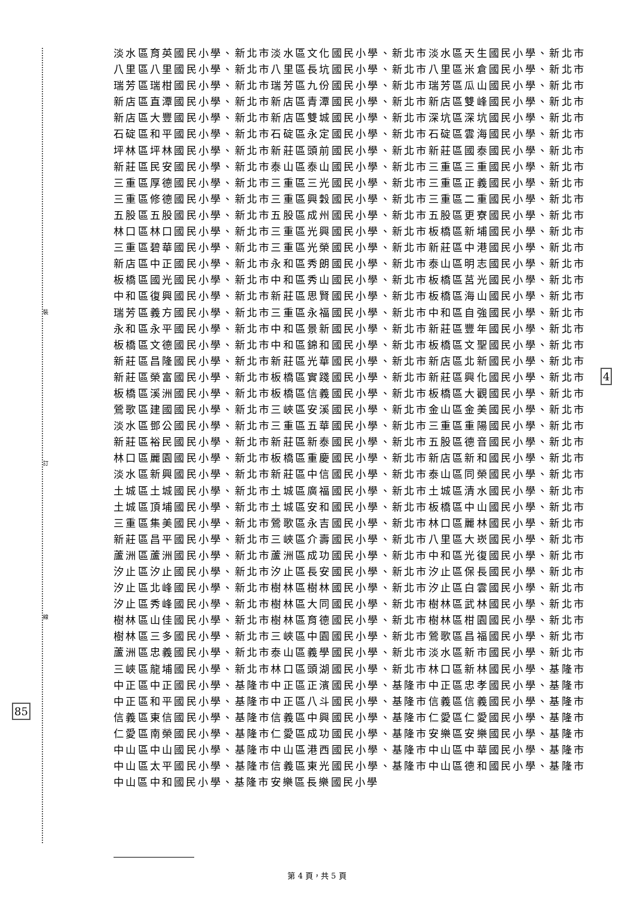裝
訂
線
85
4
淡水區育英國民小學、新北市淡水區文化國民小學、新北市淡水區天生國民小學、新北市八里區八里國民小學、新北市八里區長坑國民小學、新北市八里區米倉國民小學、新北市瑞芳區瑞柑國民小學、新北市瑞芳區九份國民小學、新北市瑞芳區瓜山國民小學、新北市新店區直潭國民小學、新北市新店區青潭國民小學、新北市新店區雙峰國民小學、新北市新店區大豐國民小學、新北市新店區雙城國民小學、新北市深坑區深坑國民小學、新北市石碇區和平國民小學、新北市石碇區永定國民小學、新北市石碇區雲海國民小學、新北市坪林區坪林國民小學、新北市新莊區頭前國民小學、新北市新莊區國泰國民小學、新北市新莊區民安國民小學、新北市泰山區泰山國民小學、新北市三重區三重國民小學、新北市三重區厚德國民小學、新北市三重區三光國民小學、新北市三重區正義國民小學、新北市三重區修德國民小學、新北市三重區興穀國民小學、新北市三重區二重國民小學、新北市五股區五股國民小學、新北市五股區成州國民小學、新北市五股區更寮國民小學、新北市林口區林口國民小學、新北市三重區光興國民小學、新北市板橋區新埔國民小學、新北市三重區碧華國民小學、新北市三重區光榮國民小學、新北市新莊區中港國民小學、新北市新店區中正國民小學、新北市永和區秀朗國民小學、新北市泰山區明志國民小學、新北市板橋區國光國民小學、新北市中和區秀山國民小學、新北市板橋區莒光國民小學、新北市中和區復興國民小學、新北市新莊區思賢國民小學、新北市板橋區海山國民小學、新北市瑞芳區義方國民小學、新北市三重區永福國民小學、新北市中和區自強國民小學、新北市永和區永平國民小學、新北市中和區景新國民小學、新北市新莊區豐年國民小學、新北市板橋區文德國民小學、新北市中和區錦和國民小學、新北市板橋區文聖國民小學、新北市新莊區昌隆國民小學、新北市新莊區光華國民小學、新北市新店區北新國民小學、新北市新莊區榮富國民小學、新北市板橋區實踐國民小學、新北市新莊區興化國民小學、新北市板橋區溪洲國民小學、新北市板橋區信義國民小學、新北市板橋區大觀國民小學、新北市鶯歌區建國國民小學、新北市三峽區安溪國民小學、新北市金山區金美國民小學、新北市淡水區鄧公國民小學、新北市三重區五華國民小學、新北市三重區重陽國民小學、新北市新莊區裕民國民小學、新北市新莊區新泰國民小學、新北市五股區德音國民小學、新北市林口區麗園國民小學、新北市板橋區重慶國民小學、新北市新店區新和國民小學、新北市淡水區新興國民小學、新北市新莊區中信國民小學、新北市泰山區同榮國民小學、新北市土城區土城國民小學、新北市土城區廣福國民小學、新北市土城區清水國民小學、新北市土城區頂埔國民小學、新北市土城區安和國民小學、新北市板橋區中山國民小學、新北市三重區集美國民小學、新北市鶯歌區永吉國民小學、新北市林口區麗林國民小學、新北市新莊區昌平國民小學、新北市三峽區介壽國民小學、新北市八里區大崁國民小學、新北市蘆洲區蘆洲國民小學、新北市蘆洲區成功國民小學、新北市中和區光復國民小學、新北市汐止區汐止國民小學、新北市汐止區長安國民小學、新北市汐止區保長國民小學、新北市汐止區北峰國民小學、新北市樹林區樹林國民小學、新北市汐止區白雲國民小學、新北市汐止區秀峰國民小學、新北市樹林區大同國民小學、新北市樹林區武林國民小學、新北市樹林區山佳國民小學、新北市樹林區育德國民小學、新北市樹林區柑園國民小學、新北市樹林區三多國民小學、新北市三峽區中園國民小學、新北市鶯歌區昌福國民小學、新北市蘆洲區忠義國民小學、新北市泰山區義學國民小學、新北市淡水區新市國民小學、新北市三峽區龍埔國民小學、新北市林口區頭湖國民小學、新北市林口區新林國民小學、基隆市中正區中正國民小學、基隆市中正區正濱國民小學、基隆市中正區忠孝國民小學、基隆市中正區和平國民小學、基隆市中正區八斗國民小學、基隆市信義區信義國民小學、基隆市信義區東信國民小學、基隆市信義區中興國民小學、基隆市仁愛區仁愛國民小學、基隆市仁愛區南榮國民小學、基隆市仁愛區成功國民小學、基隆市安樂區安樂國民小學、基隆市中山區中山國民小學、基隆市中山區港西國民小學、基隆市中山區中華國民小學、基隆市中山區太平國民小學、基隆市信義區東光國民小學、基隆市中山區德和國民小學、基隆市中山區中和國民小學、基隆市安樂區長樂國民小學
第 4 頁，共 5 頁